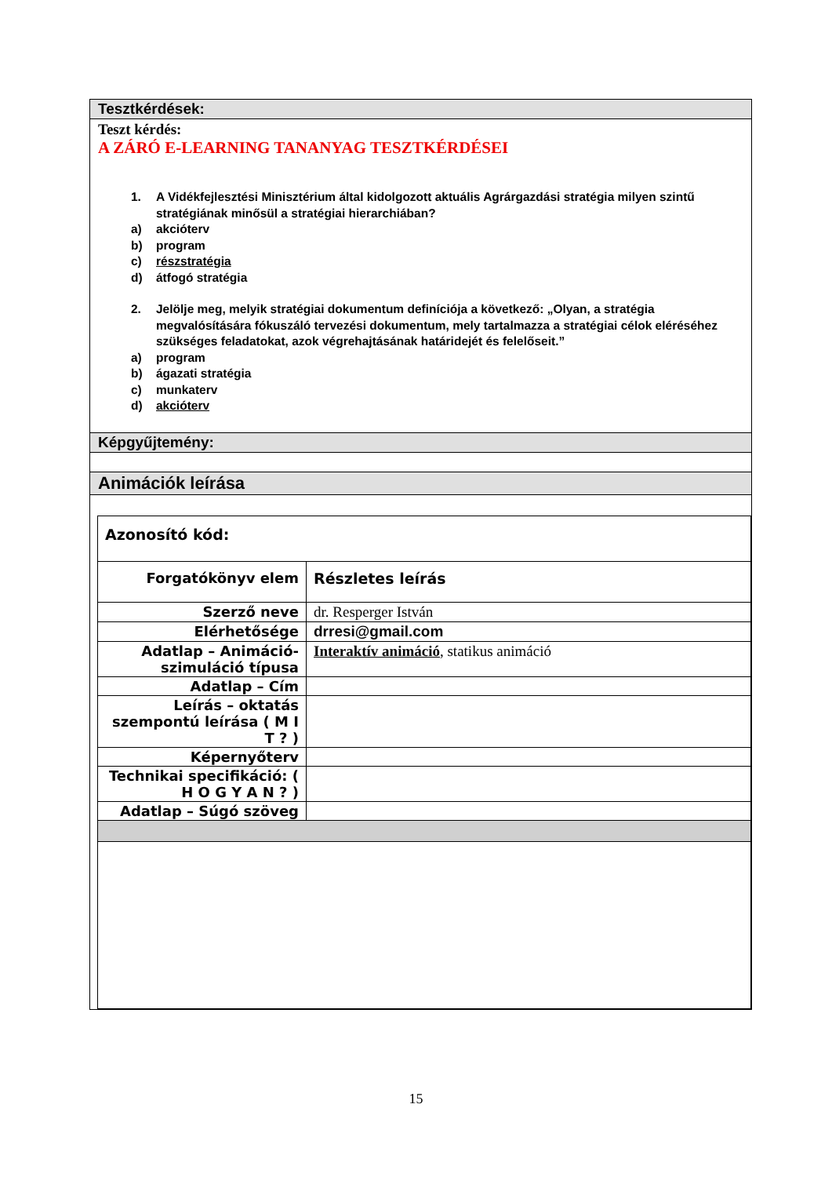Tesztkérdések:
Teszt kérdés:
A ZÁRÓ E-LEARNING TANANYAG TESZTKÉRDÉSEI
1. A Vidékfejlesztési Minisztérium által kidolgozott aktuális Agrárgazdási stratégia milyen szintű stratégiának minősül a stratégiai hierarchiában?
a) akcióterv
b) program
c) részstratégia
d) átfogó stratégia
2. Jelölje meg, melyik stratégiai dokumentum definíciója a következő: „Olyan, a stratégia megvalósítására fókuszáló tervezési dokumentum, mely tartalmazza a stratégiai célok eléréséhez szükséges feladatokat, azok végrehajtásának határidejét és felelőseit.”
a) program
b) ágazati stratégia
c) munkaterv
d) akcióterv
Képgyűjtemény:
Animációk leírása
| Azonosító kód: | |
| Forgatókönyv elem | Részletes leírás |
| Szerző neve | dr. Resperger István |
| Elérhetősége | drresi@gmail.com |
| Adatlap – Animáció-szimuláció típusa | Interaktív animáció , statikus animáció |
| Adatlap – Cím | |
| Leírás – oktatás szempontú leírása ( M I T ? ) | |
| Képernyőterv | |
| Technikai specifikáció: ( H O G Y A N ? ) | |
| Adatlap – Súgó szöveg | |
15